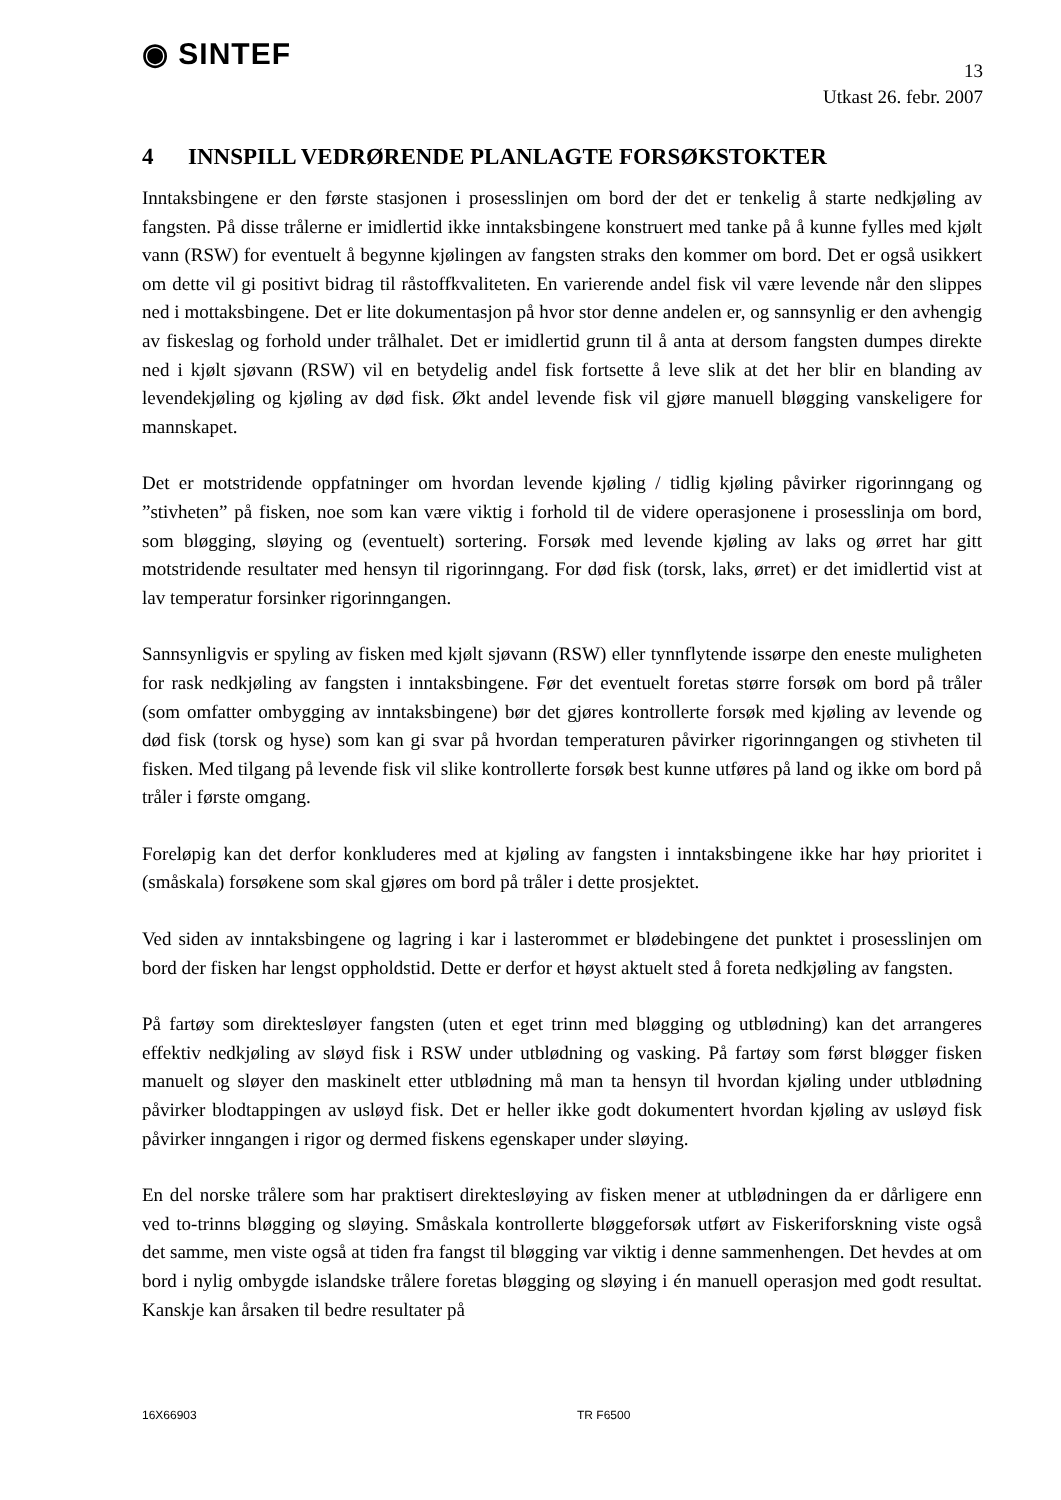◉ SINTEF
13
Utkast 26. febr. 2007
4 INNSPILL VEDRØRENDE PLANLAGTE FORSØKSTOKTER
Inntaksbingene er den første stasjonen i prosesslinjen om bord der det er tenkelig å starte nedkjøling av fangsten. På disse trålerne er imidlertid ikke inntaksbingene konstruert med tanke på å kunne fylles med kjølt vann (RSW) for eventuelt å begynne kjølingen av fangsten straks den kommer om bord. Det er også usikkert om dette vil gi positivt bidrag til råstoffkvaliteten. En varierende andel fisk vil være levende når den slippes ned i mottaksbingene. Det er lite dokumentasjon på hvor stor denne andelen er, og sannsynlig er den avhengig av fiskeslag og forhold under trålhalet. Det er imidlertid grunn til å anta at dersom fangsten dumpes direkte ned i kjølt sjøvann (RSW) vil en betydelig andel fisk fortsette å leve slik at det her blir en blanding av levendekjøling og kjøling av død fisk. Økt andel levende fisk vil gjøre manuell bløgging vanskeligere for mannskapet.
Det er motstridende oppfatninger om hvordan levende kjøling / tidlig kjøling påvirker rigorinngang og ”stivheten” på fisken, noe som kan være viktig i forhold til de videre operasjonene i prosesslinja om bord, som bløgging, sløying og (eventuelt) sortering. Forsøk med levende kjøling av laks og ørret har gitt motstridende resultater med hensyn til rigorinngang. For død fisk (torsk, laks, ørret) er det imidlertid vist at lav temperatur forsinker rigorinngangen.
Sannsynligvis er spyling av fisken med kjølt sjøvann (RSW) eller tynnflytende issørpe den eneste muligheten for rask nedkjøling av fangsten i inntaksbingene. Før det eventuelt foretas større forsøk om bord på tråler (som omfatter ombygging av inntaksbingene) bør det gjøres kontrollerte forsøk med kjøling av levende og død fisk (torsk og hyse) som kan gi svar på hvordan temperaturen påvirker rigorinngangen og stivheten til fisken. Med tilgang på levende fisk vil slike kontrollerte forsøk best kunne utføres på land og ikke om bord på tråler i første omgang.
Foreløpig kan det derfor konkluderes med at kjøling av fangsten i inntaksbingene ikke har høy prioritet i (småskala) forsøkene som skal gjøres om bord på tråler i dette prosjektet.
Ved siden av inntaksbingene og lagring i kar i lasterommet er blødebingene det punktet i prosesslinjen om bord der fisken har lengst oppholdstid. Dette er derfor et høyst aktuelt sted å foreta nedkjøling av fangsten.
På fartøy som direktesløyer fangsten (uten et eget trinn med bløgging og utblødning) kan det arrangeres effektiv nedkjøling av sløyd fisk i RSW under utblødning og vasking. På fartøy som først bløgger fisken manuelt og sløyer den maskinelt etter utblødning må man ta hensyn til hvordan kjøling under utblødning påvirker blodtappingen av usløyd fisk. Det er heller ikke godt dokumentert hvordan kjøling av usløyd fisk påvirker inngangen i rigor og dermed fiskens egenskaper under sløying.
En del norske trålere som har praktisert direktesløying av fisken mener at utblødningen da er dårligere enn ved to-trinns bløgging og sløying. Småskala kontrollerte bløggeforsøk utført av Fiskeriforskning viste også det samme, men viste også at tiden fra fangst til bløgging var viktig i denne sammenhengen. Det hevdes at om bord i nylig ombygde islandske trålere foretas bløgging og sløying i én manuell operasjon med godt resultat. Kanskje kan årsaken til bedre resultater på
16X66903 TR F6500